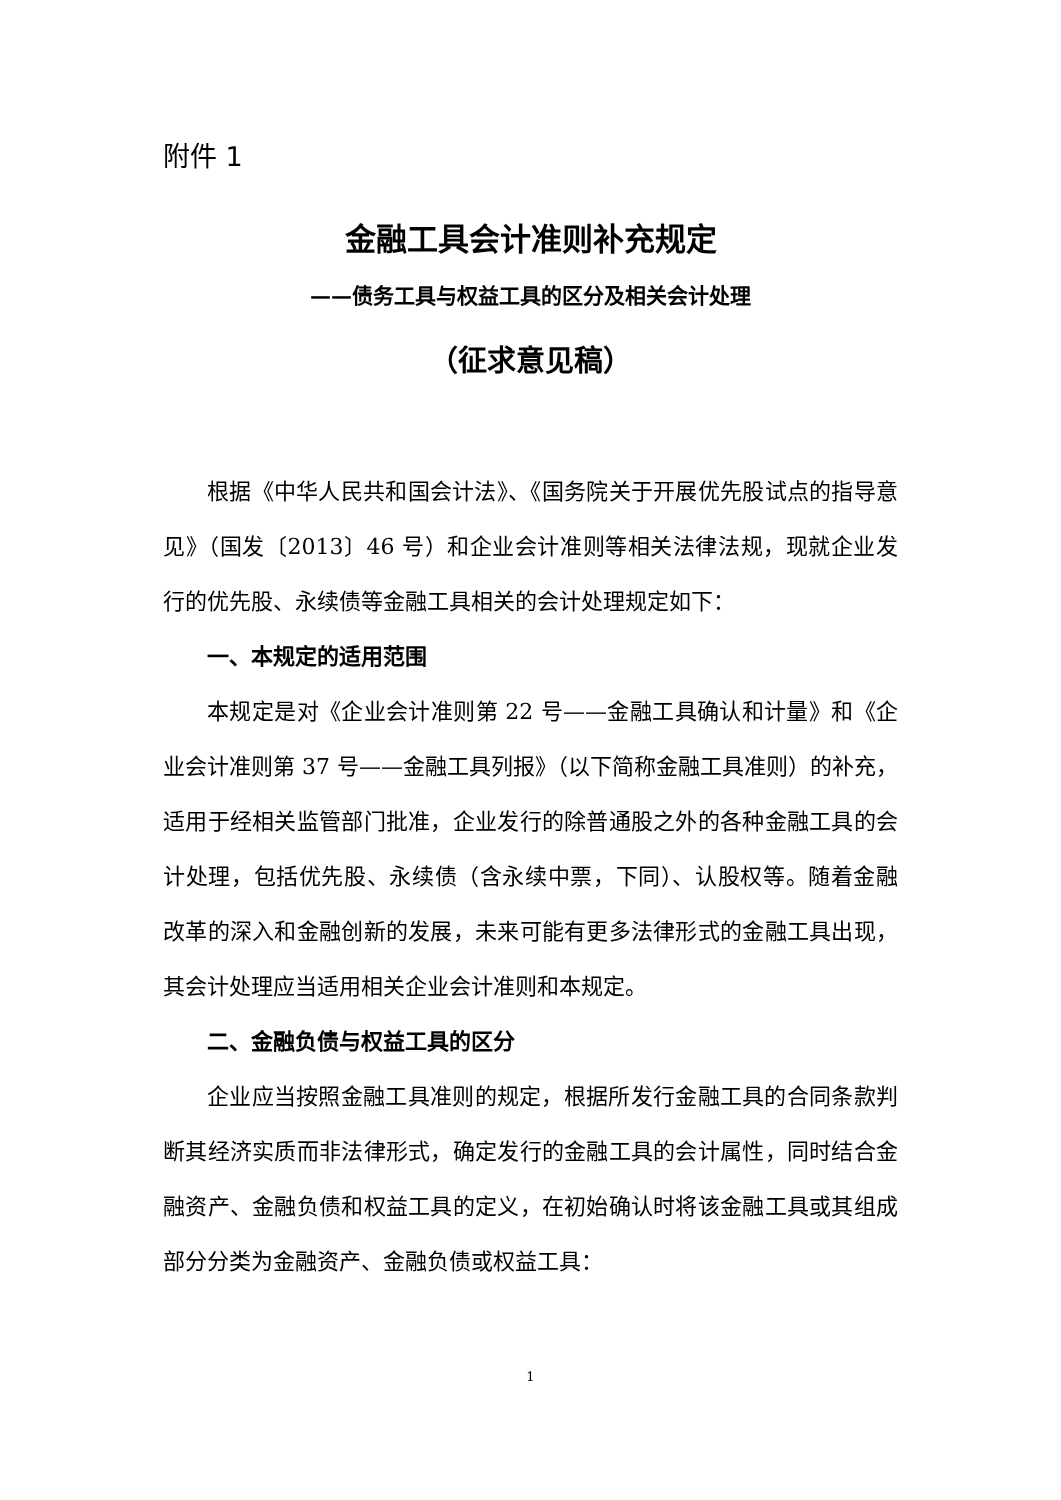附件 1
金融工具会计准则补充规定
——债务工具与权益工具的区分及相关会计处理
（征求意见稿）
根据《中华人民共和国会计法》、《国务院关于开展优先股试点的指导意见》（国发〔2013〕46 号）和企业会计准则等相关法律法规，现就企业发行的优先股、永续债等金融工具相关的会计处理规定如下：
一、本规定的适用范围
本规定是对《企业会计准则第 22 号——金融工具确认和计量》和《企业会计准则第 37 号——金融工具列报》（以下简称金融工具准则）的补充，适用于经相关监管部门批准，企业发行的除普通股之外的各种金融工具的会计处理，包括优先股、永续债（含永续中票，下同）、认股权等。随着金融改革的深入和金融创新的发展，未来可能有更多法律形式的金融工具出现，其会计处理应当适用相关企业会计准则和本规定。
二、金融负债与权益工具的区分
企业应当按照金融工具准则的规定，根据所发行金融工具的合同条款判断其经济实质而非法律形式，确定发行的金融工具的会计属性，同时结合金融资产、金融负债和权益工具的定义，在初始确认时将该金融工具或其组成部分分类为金融资产、金融负债或权益工具：
1